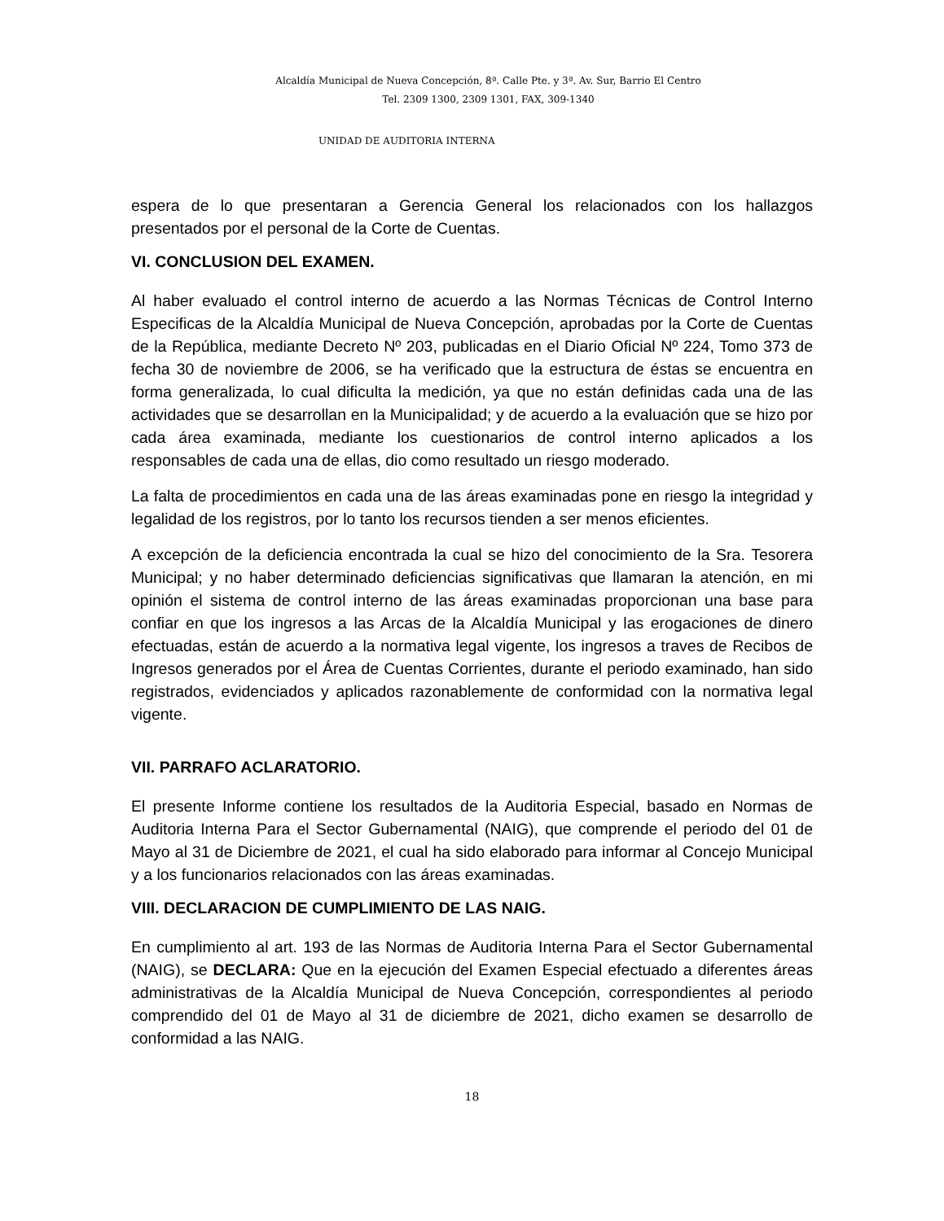Alcaldía Municipal de Nueva Concepción, 8ª. Calle Pte. y 3ª. Av. Sur, Barrio El Centro
Tel. 2309 1300, 2309 1301, FAX, 309-1340
UNIDAD DE AUDITORIA INTERNA
espera de lo que presentaran a Gerencia General los relacionados con los hallazgos presentados por el personal de la Corte de Cuentas.
VI. CONCLUSION DEL EXAMEN.
Al haber evaluado el control interno de acuerdo a las Normas Técnicas de Control Interno Especificas de la Alcaldía Municipal de Nueva Concepción, aprobadas por la Corte de Cuentas de la República, mediante Decreto Nº 203, publicadas en el Diario Oficial Nº 224, Tomo 373 de fecha 30 de noviembre de 2006, se ha verificado que la estructura de éstas se encuentra en forma generalizada, lo cual dificulta la medición, ya que no están definidas cada una de las actividades que se desarrollan en la Municipalidad; y de acuerdo a la evaluación que se hizo por cada área examinada, mediante los cuestionarios de control interno aplicados a los responsables de cada una de ellas, dio como resultado un riesgo moderado.
La falta de procedimientos en cada una de las áreas examinadas pone en riesgo la integridad y legalidad de los registros, por lo tanto los recursos tienden a ser menos eficientes.
A excepción de la deficiencia encontrada la cual se hizo del conocimiento de la Sra. Tesorera Municipal; y no haber determinado deficiencias significativas que llamaran la atención, en mi opinión el sistema de control interno de las áreas examinadas proporcionan una base para confiar en que los ingresos a las Arcas de la Alcaldía Municipal y las erogaciones de dinero efectuadas, están de acuerdo a la normativa legal vigente, los ingresos a traves de Recibos de Ingresos generados por el Área de Cuentas Corrientes, durante el periodo examinado, han sido registrados, evidenciados y aplicados razonablemente de conformidad con la normativa legal vigente.
VII. PARRAFO ACLARATORIO.
El presente Informe contiene los resultados de la Auditoria Especial, basado en Normas de Auditoria Interna Para el Sector Gubernamental (NAIG), que comprende el periodo del 01 de Mayo al 31 de Diciembre de 2021, el cual ha sido elaborado para informar al Concejo Municipal y a los funcionarios relacionados con las áreas examinadas.
VIII. DECLARACION DE CUMPLIMIENTO DE LAS NAIG.
En cumplimiento al art. 193 de las Normas de Auditoria Interna Para el Sector Gubernamental (NAIG), se DECLARA: Que en la ejecución del Examen Especial efectuado a diferentes áreas administrativas de la Alcaldía Municipal de Nueva Concepción, correspondientes al periodo comprendido del 01 de Mayo al 31 de diciembre de 2021, dicho examen se desarrollo de conformidad a las NAIG.
18